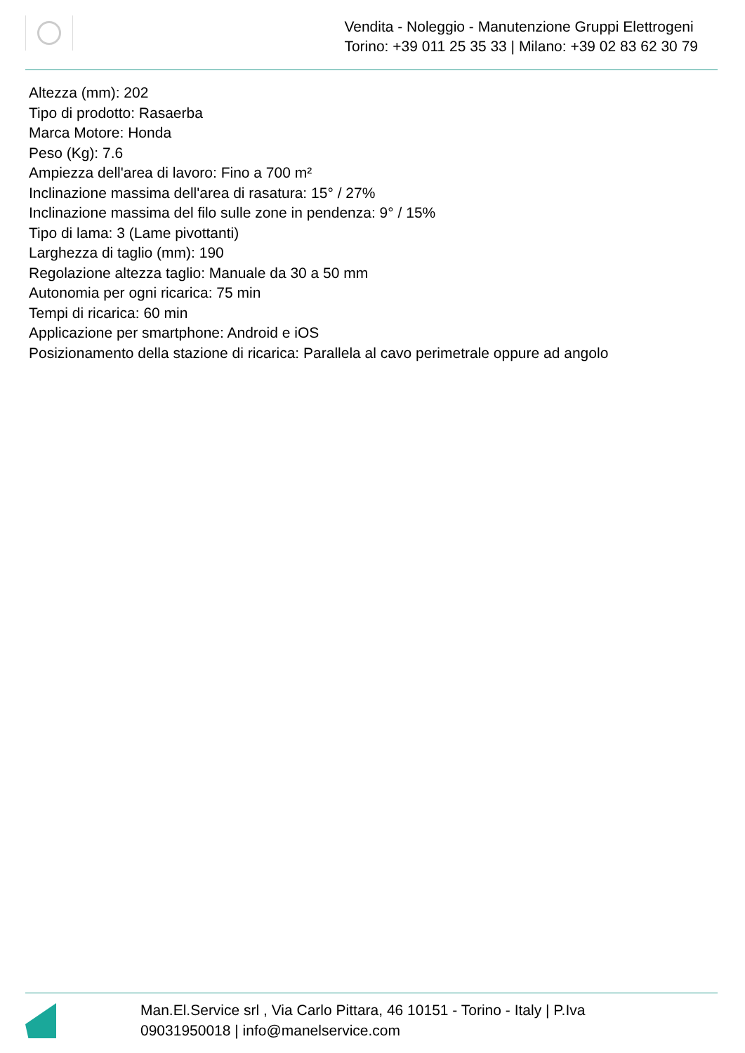Vendita - Noleggio - Manutenzione Gruppi Elettrogeni
Torino: +39 011 25 35 33 | Milano: +39 02 83 62 30 79
Altezza (mm): 202
Tipo di prodotto: Rasaerba
Marca Motore: Honda
Peso (Kg): 7.6
Ampiezza dell'area di lavoro: Fino a 700 m²
Inclinazione massima dell'area di rasatura: 15° / 27%
Inclinazione massima del filo sulle zone in pendenza: 9° / 15%
Tipo di lama: 3 (Lame pivottanti)
Larghezza di taglio (mm): 190
Regolazione altezza taglio: Manuale da 30 a 50 mm
Autonomia per ogni ricarica: 75 min
Tempi di ricarica: 60 min
Applicazione per smartphone: Android e iOS
Posizionamento della stazione di ricarica: Parallela al cavo perimetrale oppure ad angolo
Man.El.Service srl , Via Carlo Pittara, 46 10151 - Torino - Italy | P.Iva 09031950018 | info@manelservice.com